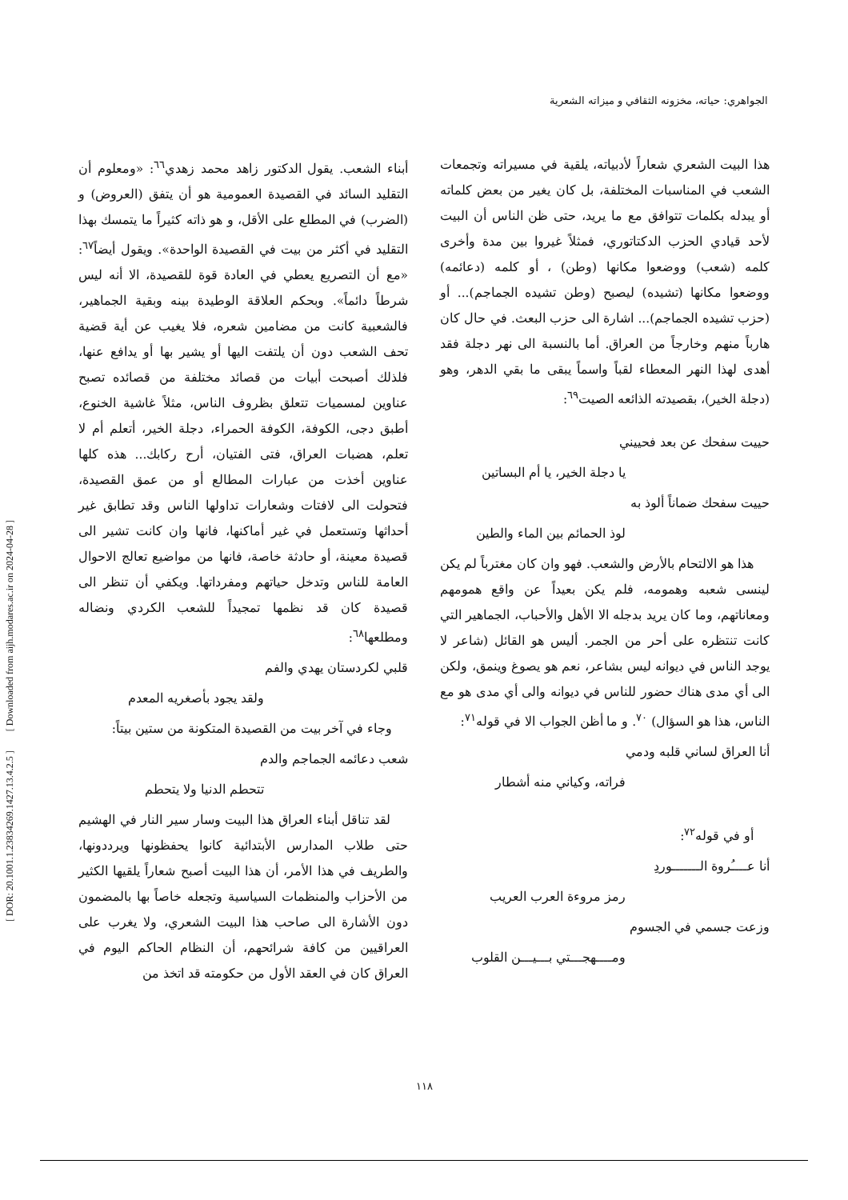الجواهري: حياته، مخزونه الثقافي و ميزاته الشعرية
[ DOR: 20.1001.1.23834269.1427.13.4.2.5 ] [ Downloaded from aijh.modares.ac.ir on 2024-04-28 ]
أبناء الشعب. يقول الدكتور زاهد محمد زهدي<sup>٦٦</sup>: «ومعلوم أن التقليد السائد في القصيدة العمومية هو أن يتفق (العروض) و (الضرب) في المطلع على الأقل، و هو ذاته كثيراً ما يتمسك بهذا التقليد في أكثر من بيت في القصيدة الواحدة». ويقول أيضاً<sup>٦٧</sup>: «مع أن التصريع يعطي في العادة قوة للقصيدة، الا أنه ليس شرطاً دائماً». وبحكم العلاقة الوطيدة بينه وبقية الجماهير، فالشعبية كانت من مضامين شعره، فلا يغيب عن أية قضية تحف الشعب دون أن يلتفت اليها أو يشير بها أو يدافع عنها، فلذلك أصبحت أبيات من قصائد مختلفة من قصائده تصبح عناوين لمسميات تتعلق بظروف الناس، مثلاً غاشية الخنوع، أطبق دجى، الكوفة، الكوفة الحمراء، دجلة الخير، أتعلم أم لا تعلم، هضبات العراق، فتى الفتيان، أرح ركابك... هذه كلها عناوين أخذت من عبارات المطالع أو من عمق القصيدة، فتحولت الى لافتات وشعارات تداولها الناس وقد تطابق غير أحداثها وتستعمل في غير أماكنها، فانها وان كانت تشير الى قصيدة معينة، أو حادثة خاصة، فانها من مواضيع تعالج الاحوال العامة للناس وتدخل حياتهم ومفرداتها. ويكفي أن تنظر الى قصيدة كان قد نظمها تمجيداً للشعب الكردي ونضاله ومطلعها<sup>٦٨</sup>:
قلبي لكردستان يهدي والفم
ولقد يجود بأصغريه المعدم
وجاء في آخر بيت من القصيدة المتكونة من ستين بيتاً:
شعب دعائمه الجماجم والدم
تتحطم الدنيا ولا يتحطم
لقد تناقل أبناء العراق هذا البيت وسار سير النار في الهشيم حتى طلاب المدارس الأبتدائية كانوا يحفظونها ويرددونها، والطريف في هذا الأمر، أن هذا البيت أصبح شعاراً يلقيها الكثير من الأحزاب والمنظمات السياسية وتجعله خاصاً بها بالمضمون دون الأشارة الى صاحب هذا البيت الشعري، ولا يغرب على العراقيين من كافة شرائحهم، أن النظام الحاكم اليوم في العراق كان في العقد الأول من حكومته قد اتخذ من
هذا البيت الشعري شعاراً لأدبياته، يلقية في مسيراته وتجمعات الشعب في المناسبات المختلفة، بل كان يغير من بعض كلماته أو يبدله بكلمات تتوافق مع ما يريد، حتى ظن الناس أن البيت لأحد قيادي الحزب الدكتاتوري، فمثلاً غيروا بين مدة وأخرى كلمه (شعب) ووضعوا مكانها (وطن) ، أو كلمه (دعائمه) ووضعوا مكانها (تشيده) ليصبح (وطن تشيده الجماجم)... أو (حزب تشيده الجماجم)... اشارة الى حزب البعث. في حال كان هارباً منهم وخارجاً من العراق. أما بالنسبة الى نهر دجلة فقد أهدى لهذا النهر المعطاء لقباً واسماً يبقى ما بقي الدهر، وهو (دجلة الخير)، بقصيدته الذائعه الصيت<sup>٦٩</sup>:
حييت سفحك عن بعد فحييني
يا دجلة الخير، يا أم البساتين
حييت سفحك ضماناً ألوذ به
لوذ الحمائم بين الماء والطين
هذا هو الالتحام بالأرض والشعب. فهو وان كان مغترباً لم يكن لينسى شعبه وهمومه، فلم يكن بعيداً عن واقع همومهم ومعاناتهم، وما كان يريد بدجله الا الأهل والأحباب، الجماهير التي كانت تنتظره على أحر من الجمر. أليس هو القائل (شاعر لا يوجد الناس في ديوانه ليس بشاعر، نعم هو يصوغ وينمق، ولكن الى أي مدى هناك حضور للناس في ديوانه والى أي مدى هو مع الناس، هذا هو السؤال) <sup>٧٠</sup>. و ما أظن الجواب الا في قوله<sup>٧١</sup>:
أنا العراق لساني قلبه ودمي
فراته، وكياني منه أشطار
أو في قوله<sup>٧٢</sup>:
أنا عــــُروة الـــــــوردِ
رمز مروءة العرب العريب
وزعت جسمي في الجسوم
ومــــهجـــتي بـــيـــن القلوب
١١٨